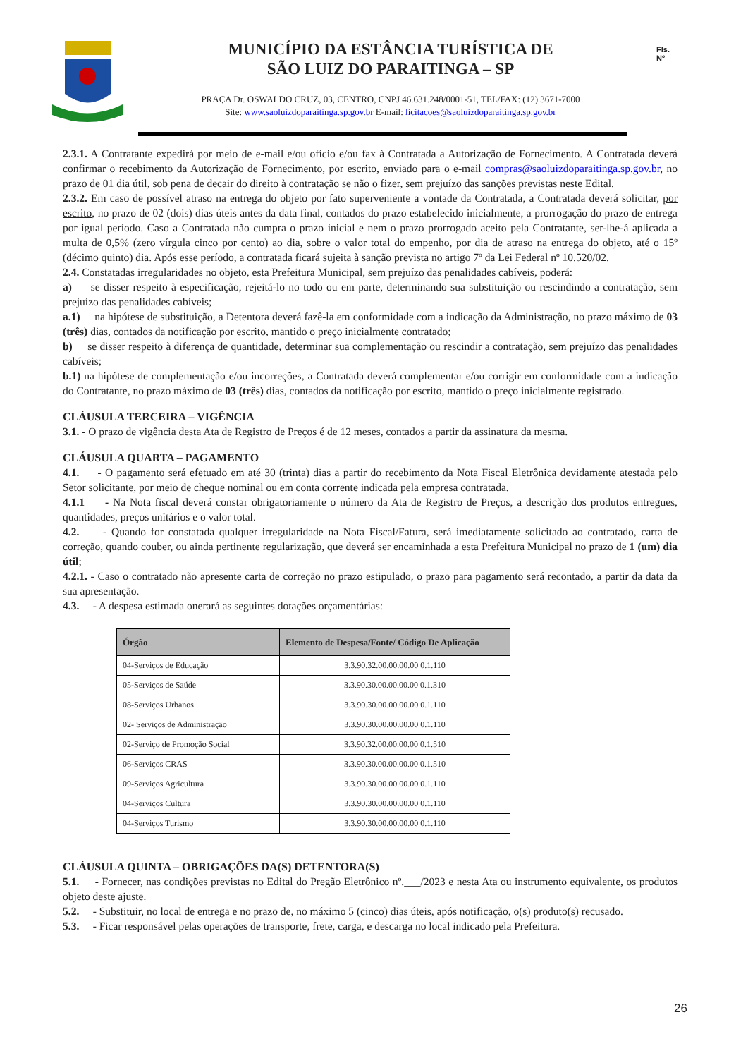MUNICÍPIO DA ESTÂNCIA TURÍSTICA DE
SÃO LUIZ DO PARAITINGA – SP
PRAÇA Dr. OSWALDO CRUZ, 03, CENTRO, CNPJ 46.631.248/0001-51, TEL/FAX: (12) 3671-7000
Site: www.saoluizdoparaitinga.sp.gov.br E-mail: licitacoes@saoluizdoparaitinga.sp.gov.br
Fls.
Nº
2.3.1. A Contratante expedirá por meio de e-mail e/ou ofício e/ou fax à Contratada a Autorização de Fornecimento. A Contratada deverá confirmar o recebimento da Autorização de Fornecimento, por escrito, enviado para o e-mail compras@saoluizdoparaitinga.sp.gov.br, no prazo de 01 dia útil, sob pena de decair do direito à contratação se não o fizer, sem prejuízo das sanções previstas neste Edital.
2.3.2. Em caso de possível atraso na entrega do objeto por fato superveniente a vontade da Contratada, a Contratada deverá solicitar, por escrito, no prazo de 02 (dois) dias úteis antes da data final, contados do prazo estabelecido inicialmente, a prorrogação do prazo de entrega por igual período. Caso a Contratada não cumpra o prazo inicial e nem o prazo prorrogado aceito pela Contratante, ser-lhe-á aplicada a multa de 0,5% (zero vírgula cinco por cento) ao dia, sobre o valor total do empenho, por dia de atraso na entrega do objeto, até o 15º (décimo quinto) dia. Após esse período, a contratada ficará sujeita à sanção prevista no artigo 7º da Lei Federal nº 10.520/02.
2.4. Constatadas irregularidades no objeto, esta Prefeitura Municipal, sem prejuízo das penalidades cabíveis, poderá:
a) se disser respeito à especificação, rejeitá-lo no todo ou em parte, determinando sua substituição ou rescindindo a contratação, sem prejuízo das penalidades cabíveis;
a.1) na hipótese de substituição, a Detentora deverá fazê-la em conformidade com a indicação da Administração, no prazo máximo de 03 (três) dias, contados da notificação por escrito, mantido o preço inicialmente contratado;
b) se disser respeito à diferença de quantidade, determinar sua complementação ou rescindir a contratação, sem prejuízo das penalidades cabíveis;
b.1) na hipótese de complementação e/ou incorreções, a Contratada deverá complementar e/ou corrigir em conformidade com a indicação do Contratante, no prazo máximo de 03 (três) dias, contados da notificação por escrito, mantido o preço inicialmente registrado.
CLÁUSULA TERCEIRA – VIGÊNCIA
3.1. - O prazo de vigência desta Ata de Registro de Preços é de 12 meses, contados a partir da assinatura da mesma.
CLÁUSULA QUARTA – PAGAMENTO
4.1. - O pagamento será efetuado em até 30 (trinta) dias a partir do recebimento da Nota Fiscal Eletrônica devidamente atestada pelo Setor solicitante, por meio de cheque nominal ou em conta corrente indicada pela empresa contratada.
4.1.1 - Na Nota fiscal deverá constar obrigatoriamente o número da Ata de Registro de Preços, a descrição dos produtos entregues, quantidades, preços unitários e o valor total.
4.2. - Quando for constatada qualquer irregularidade na Nota Fiscal/Fatura, será imediatamente solicitado ao contratado, carta de correção, quando couber, ou ainda pertinente regularização, que deverá ser encaminhada a esta Prefeitura Municipal no prazo de 1 (um) dia útil;
4.2.1. - Caso o contratado não apresente carta de correção no prazo estipulado, o prazo para pagamento será recontado, a partir da data da sua apresentação.
4.3. - A despesa estimada onerará as seguintes dotações orçamentárias:
| Órgão | Elemento de Despesa/Fonte/ Código De Aplicação |
| --- | --- |
| 04-Serviços de Educação | 3.3.90.32.00.00.00.00 0.1.110 |
| 05-Serviços de Saúde | 3.3.90.30.00.00.00.00 0.1.310 |
| 08-Serviços Urbanos | 3.3.90.30.00.00.00.00 0.1.110 |
| 02- Serviços de Administração | 3.3.90.30.00.00.00.00 0.1.110 |
| 02-Serviço de Promoção Social | 3.3.90.32.00.00.00.00 0.1.510 |
| 06-Serviços CRAS | 3.3.90.30.00.00.00.00 0.1.510 |
| 09-Serviços Agricultura | 3.3.90.30.00.00.00.00 0.1.110 |
| 04-Serviços Cultura | 3.3.90.30.00.00.00.00 0.1.110 |
| 04-Serviços Turismo | 3.3.90.30.00.00.00.00 0.1.110 |
CLÁUSULA QUINTA – OBRIGAÇÕES DA(S) DETENTORA(S)
5.1. - Fornecer, nas condições previstas no Edital do Pregão Eletrônico nº.___/2023 e nesta Ata ou instrumento equivalente, os produtos objeto deste ajuste.
5.2. - Substituir, no local de entrega e no prazo de, no máximo 5 (cinco) dias úteis, após notificação, o(s) produto(s) recusado.
5.3. - Ficar responsável pelas operações de transporte, frete, carga, e descarga no local indicado pela Prefeitura.
26